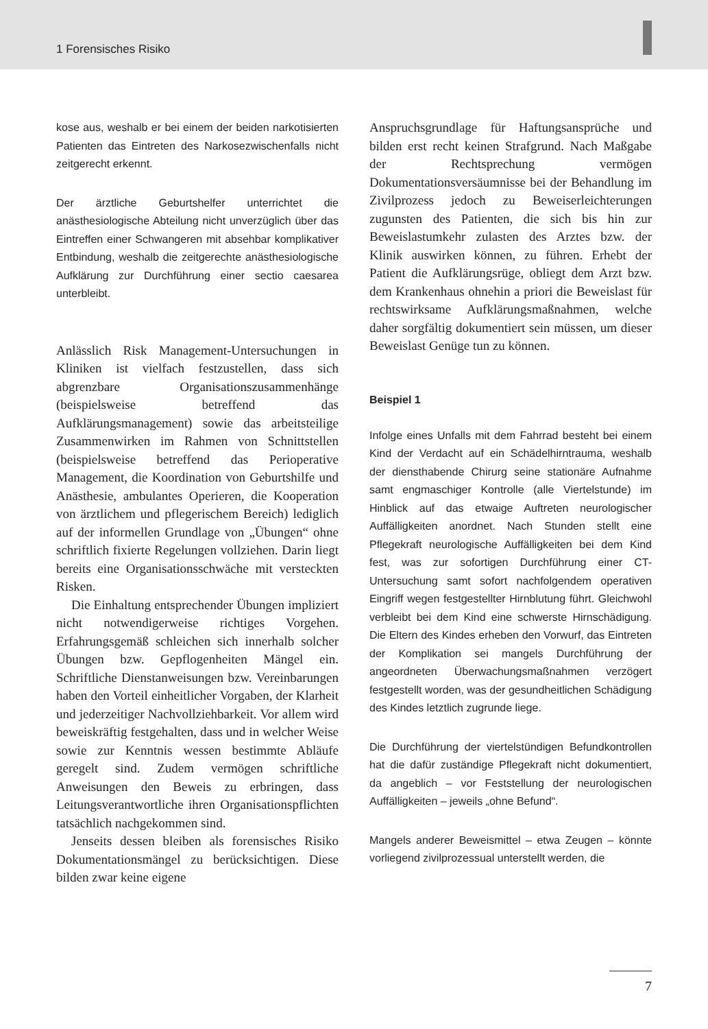1 Forensisches Risiko
kose aus, weshalb er bei einem der beiden narkotisierten Patienten das Eintreten des Narkosezwischenfalls nicht zeitgerecht erkennt.
Der ärztliche Geburtshelfer unterrichtet die anästhesiologische Abteilung nicht unverzüglich über das Eintreffen einer Schwangeren mit absehbar komplikativer Entbindung, weshalb die zeitgerechte anästhesiologische Aufklärung zur Durchführung einer sectio caesarea unterbleibt.
Anlässlich Risk Management-Untersuchungen in Kliniken ist vielfach festzustellen, dass sich abgrenzbare Organisationszusammenhänge (beispielsweise betreffend das Aufklärungsmanagement) sowie das arbeitsteilige Zusammenwirken im Rahmen von Schnittstellen (beispielsweise betreffend das Perioperative Management, die Koordination von Geburtshilfe und Anästhesie, ambulantes Operieren, die Kooperation von ärztlichem und pflegerischem Bereich) lediglich auf der informellen Grundlage von „Übungen“ ohne schriftlich fixierte Regelungen vollziehen. Darin liegt bereits eine Organisationsschwäche mit versteckten Risken.
Die Einhaltung entsprechender Übungen impliziert nicht notwendigerweise richtiges Vorgehen. Erfahrungsgemäß schleichen sich innerhalb solcher Übungen bzw. Gepflogenheiten Mängel ein. Schriftliche Dienstanweisungen bzw. Vereinbarungen haben den Vorteil einheitlicher Vorgaben, der Klarheit und jederzeitiger Nachvollziehbarkeit. Vor allem wird beweiskräftig festgehalten, dass und in welcher Weise sowie zur Kenntnis wessen bestimmte Abläufe geregelt sind. Zudem vermögen schriftliche Anweisungen den Beweis zu erbringen, dass Leitungsverantwortliche ihren Organisationspflichten tatsächlich nachgekommen sind.
Jenseits dessen bleiben als forensisches Risiko Dokumentationsmängel zu berücksichtigen. Diese bilden zwar keine eigene
Anspruchsgrundlage für Haftungsansprüche und bilden erst recht keinen Strafgrund. Nach Maßgabe der Rechtsprechung vermögen Dokumentationsversäumnisse bei der Behandlung im Zivilprozess jedoch zu Beweiserleichterungen zugunsten des Patienten, die sich bis hin zur Beweislastumkehr zulasten des Arztes bzw. der Klinik auswirken können, zu führen. Erhebt der Patient die Aufklärungsrüge, obliegt dem Arzt bzw. dem Krankenhaus ohnehin a priori die Beweislast für rechtswirksame Aufklärungsmaßnahmen, welche daher sorgfältig dokumentiert sein müssen, um dieser Beweislast Genüge tun zu können.
Beispiel 1
Infolge eines Unfalls mit dem Fahrrad besteht bei einem Kind der Verdacht auf ein Schädelhirntrauma, weshalb der diensthabende Chirurg seine stationäre Aufnahme samt engmaschiger Kontrolle (alle Viertelstunde) im Hinblick auf das etwaige Auftreten neurologischer Auffälligkeiten anordnet. Nach Stunden stellt eine Pflegekraft neurologische Auffälligkeiten bei dem Kind fest, was zur sofortigen Durchführung einer CT-Untersuchung samt sofort nachfolgendem operativen Eingriff wegen festgestellter Hirnblutung führt. Gleichwohl verbleibt bei dem Kind eine schwerste Hirnschädigung. Die Eltern des Kindes erheben den Vorwurf, das Eintreten der Komplikation sei mangels Durchführung der angeordneten Überwachungsmaßnahmen verzögert festgestellt worden, was der gesundheitlichen Schädigung des Kindes letztlich zugrunde liege.
Die Durchführung der viertelstündigen Befundkontrollen hat die dafür zuständige Pflegekraft nicht dokumentiert, da angeblich – vor Feststellung der neurologischen Auffälligkeiten – jeweils „ohne Befund“.
Mangels anderer Beweismittel – etwa Zeugen – könnte vorliegend zivilprozessual unterstellt werden, die
7